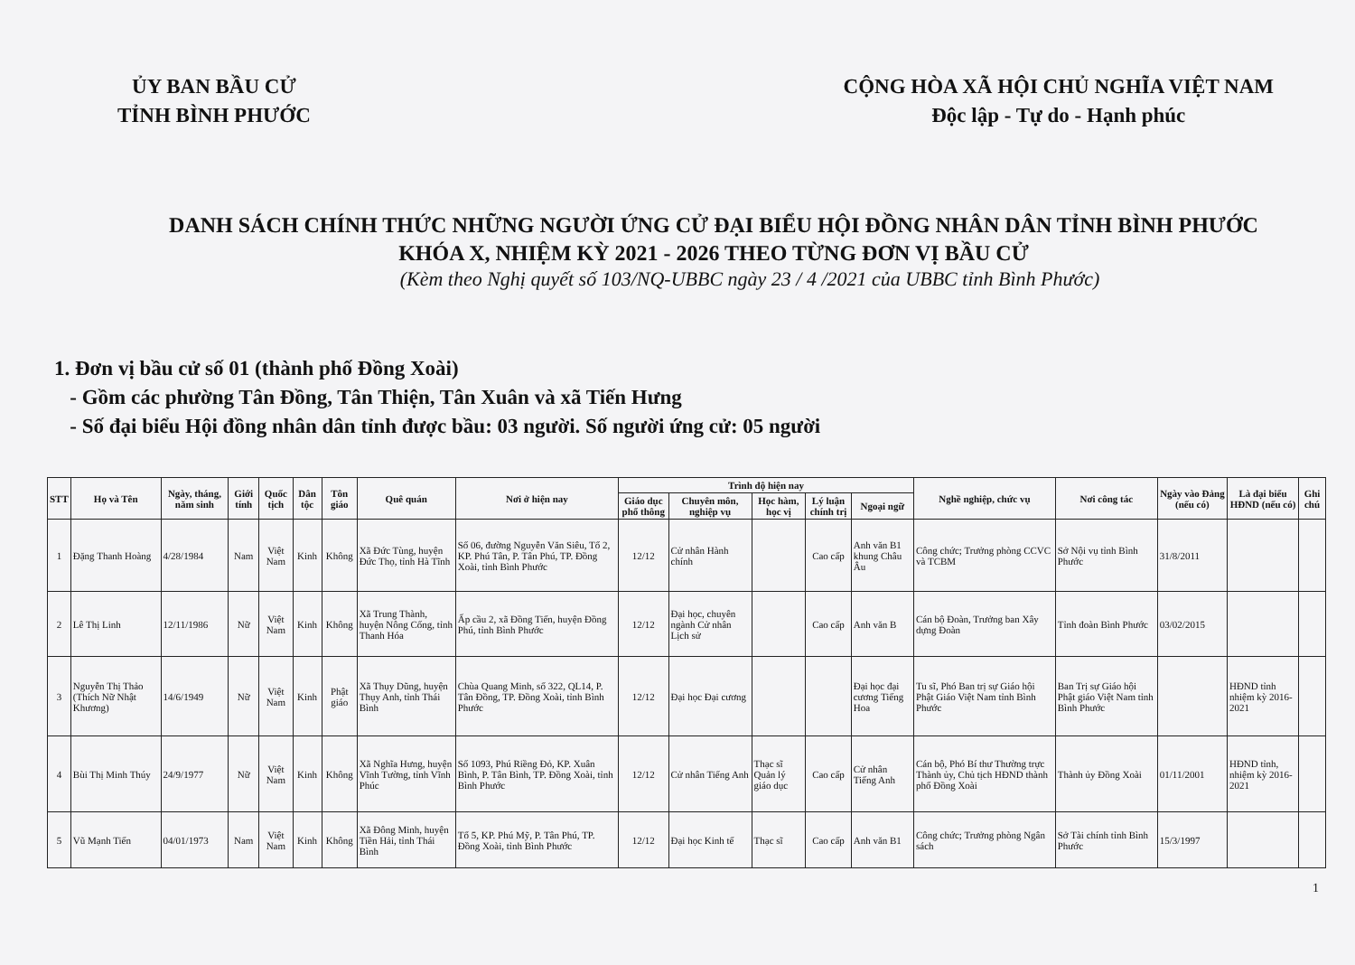ỦY BAN BẦU CỬ
TỈNH BÌNH PHƯỚC
CỘNG HÒA XÃ HỘI CHỦ NGHĨA VIỆT NAM
Độc lập - Tự do - Hạnh phúc
DANH SÁCH CHÍNH THỨC NHỮNG NGƯỜI ỨNG CỬ ĐẠI BIỂU HỘI ĐỒNG NHÂN DÂN TỈNH BÌNH PHƯỚC
KHÓA X, NHIỆM KỲ 2021 - 2026 THEO TỪNG ĐƠN VỊ BẦU CỬ
(Kèm theo Nghị quyết số 103/NQ-UBBC ngày 23 / 4 /2021 của UBBC tỉnh Bình Phước)
1. Đơn vị bầu cử số 01 (thành phố Đồng Xoài)
- Gồm các phường Tân Đồng, Tân Thiện, Tân Xuân và xã Tiến Hưng
- Số đại biểu Hội đồng nhân dân tỉnh được bầu: 03 người. Số người ứng cử: 05 người
| STT | Họ và Tên | Ngày, tháng, năm sinh | Giới tính | Quốc tịch | Dân tộc | Tôn giáo | Quê quán | Nơi ở hiện nay | Trình độ hiện nay | | | | | Nghề nghiệp, chức vụ | Nơi công tác | Ngày vào Đảng (nếu có) | Là đại biểu HĐND (nếu có) | Ghi chú |
| --- | --- | --- | --- | --- | --- | --- | --- | --- | --- | --- | --- | --- | --- | --- | --- | --- | --- | --- |
| | | | | | | | | | Giáo dục phổ thông | Chuyên môn, nghiệp vụ | Học hàm, học vị | Lý luận chính trị | Ngoại ngữ | | | | | |
| 1 | Đặng Thanh Hoàng | 4/28/1984 | Nam | Việt Nam | Kinh | Không | Xã Đức Tùng, huyện Đức Thọ, tỉnh Hà Tĩnh | Số 06, đường Nguyễn Văn Siêu, Tổ 2, KP. Phú Tân, P. Tân Phú, TP. Đồng Xoài, tỉnh Bình Phước | 12/12 | Cử nhân Hành chính | | Cao cấp | Anh văn B1 khung Châu Âu | Công chức; Trưởng phòng CCVC và TCBM | Sở Nội vụ tỉnh Bình Phước | 31/8/2011 | | |
| 2 | Lê Thị Linh | 12/11/1986 | Nữ | Việt Nam | Kinh | Không | Xã Trung Thành, huyện Nông Cống, tỉnh Thanh Hóa | Ấp cầu 2, xã Đồng Tiến, huyện Đồng Phú, tỉnh Bình Phước | 12/12 | Đại học, chuyên ngành Cử nhân Lịch sử | | Cao cấp | Anh văn B | Cán bộ Đoàn, Trưởng ban Xây dựng Đoàn | Tỉnh đoàn Bình Phước | 03/02/2015 | | |
| 3 | Nguyễn Thị Thảo (Thích Nữ Nhật Khương) | 14/6/1949 | Nữ | Việt Nam | Kinh | Phật giáo | Xã Thụy Dũng, huyện Thụy Anh, tỉnh Thái Bình | Chùa Quang Minh, số 322, QL14, P. Tân Đồng, TP. Đồng Xoài, tỉnh Bình Phước | 12/12 | Đại học Đại cương | | | Đại học đại cương Tiếng Hoa | Tu sĩ, Phó Ban trị sự Giáo hội Phật Giáo Việt Nam tỉnh Bình Phước | Ban Trị sự Giáo hội Phật giáo Việt Nam tỉnh Bình Phước | | HĐND tỉnh nhiệm kỳ 2016-2021 | |
| 4 | Bùi Thị Minh Thúy | 24/9/1977 | Nữ | Việt Nam | Kinh | Không | Xã Nghĩa Hưng, huyện Vĩnh Tường, tỉnh Vĩnh Phúc | Số 1093, Phú Riềng Đỏ, KP. Xuân Bình, P. Tân Bình, TP. Đồng Xoài, tỉnh Bình Phước | 12/12 | Cử nhân Tiếng Anh | Thạc sĩ Quản lý giáo dục | Cao cấp | Cử nhân Tiếng Anh | Cán bộ, Phó Bí thư Thường trực Thành ủy, Chủ tịch HĐND thành phố Đồng Xoài | Thành ủy Đồng Xoài | 01/11/2001 | HĐND tỉnh, nhiệm kỳ 2016-2021 | |
| 5 | Vũ Mạnh Tiến | 04/01/1973 | Nam | Việt Nam | Kinh | Không | Xã Đông Minh, huyện Tiền Hải, tỉnh Thái Bình | Tổ 5, KP. Phú Mỹ, P. Tân Phú, TP. Đồng Xoài, tỉnh Bình Phước | 12/12 | Đại học Kinh tế | Thạc sĩ | Cao cấp | Anh văn B1 | Công chức; Trưởng phòng Ngân sách | Sở Tài chính tỉnh Bình Phước | 15/3/1997 | | |
1